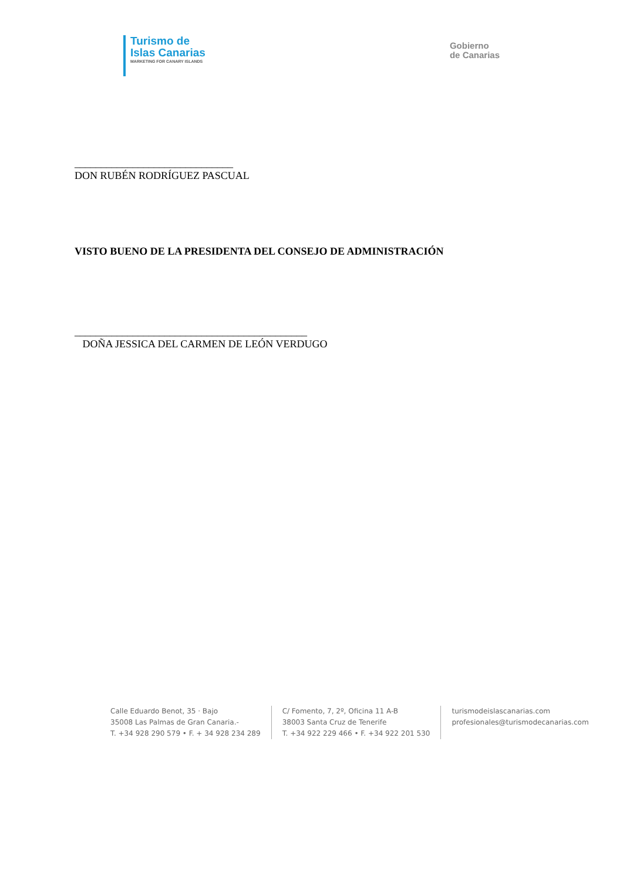Turismo de
Islas Canarias
MARKETING FOR CANARY ISLANDS
Gobierno
de Canarias
______________________________
DON RUBÉN RODRÍGUEZ PASCUAL
VISTO BUENO DE LA PRESIDENTA DEL CONSEJO DE ADMINISTRACIÓN
____________________________________________
DOÑA JESSICA DEL CARMEN DE LEÓN VERDUGO
Calle Eduardo Benot, 35 · Bajo
35008 Las Palmas de Gran Canaria.-
T. +34 928 290 579 • F. + 34 928 234 289
C/ Fomento, 7, 2º, Oficina 11 A-B
38003 Santa Cruz de Tenerife
T. +34 922 229 466 • F. +34 922 201 530
turismodeislascanarias.com
profesionales@turismodecanarias.com